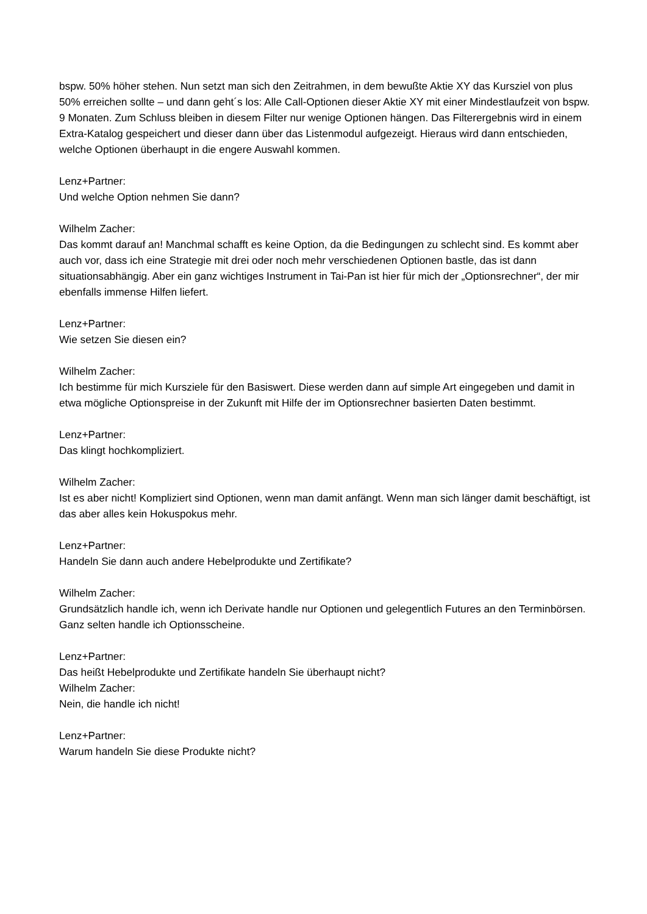bspw. 50% höher stehen. Nun setzt man sich den Zeitrahmen, in dem bewußte Aktie XY das Kursziel von plus 50% erreichen sollte – und dann geht´s los: Alle Call-Optionen dieser Aktie XY mit einer Mindestlaufzeit von bspw. 9 Monaten. Zum Schluss bleiben in diesem Filter nur wenige Optionen hängen. Das Filterergebnis wird in einem Extra-Katalog gespeichert und dieser dann über das Listenmodul aufgezeigt. Hieraus wird dann entschieden, welche Optionen überhaupt in die engere Auswahl kommen.
Lenz+Partner:
Und welche Option nehmen Sie dann?
Wilhelm Zacher:
Das kommt darauf an! Manchmal schafft es keine Option, da die Bedingungen zu schlecht sind. Es kommt aber auch vor, dass ich eine Strategie mit drei oder noch mehr verschiedenen Optionen bastle, das ist dann situationsabhängig. Aber ein ganz wichtiges Instrument in Tai-Pan ist hier für mich der „Optionsrechner“, der mir ebenfalls immense Hilfen liefert.
Lenz+Partner:
Wie setzen Sie diesen ein?
Wilhelm Zacher:
Ich bestimme für mich Kursziele für den Basiswert. Diese werden dann auf simple Art eingegeben und damit in etwa mögliche Optionspreise in der Zukunft mit Hilfe der im Optionsrechner basierten Daten bestimmt.
Lenz+Partner:
Das klingt hochkompliziert.
Wilhelm Zacher:
Ist es aber nicht! Kompliziert sind Optionen, wenn man damit anfängt. Wenn man sich länger damit beschäftigt, ist das aber alles kein Hokuspokus mehr.
Lenz+Partner:
Handeln Sie dann auch andere Hebelprodukte und Zertifikate?
Wilhelm Zacher:
Grundsätzlich handle ich, wenn ich Derivate handle nur Optionen und gelegentlich Futures an den Terminbörsen. Ganz selten handle ich Optionsscheine.
Lenz+Partner:
Das heißt Hebelprodukte und Zertifikate handeln Sie überhaupt nicht?
Wilhelm Zacher:
Nein, die handle ich nicht!
Lenz+Partner:
Warum handeln Sie diese Produkte nicht?